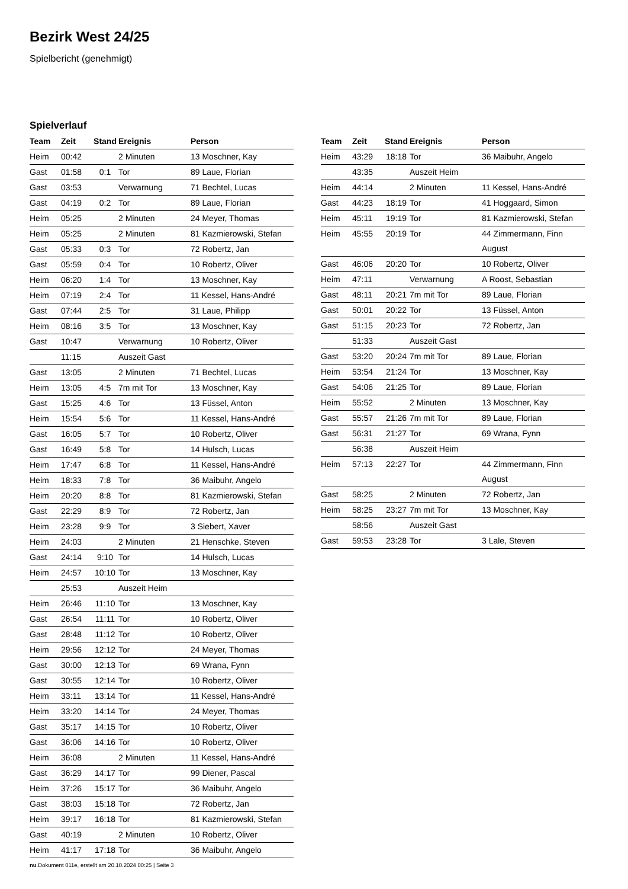Bezirk West 24/25
Spielbericht (genehmigt)
Spielverlauf
| Team | Zeit | Stand | Ereignis | Person |
| --- | --- | --- | --- | --- |
| Heim | 00:42 | | 2 Minuten | 13 Moschner, Kay |
| Gast | 01:58 | 0:1 | Tor | 89 Laue, Florian |
| Gast | 03:53 | | Verwarnung | 71 Bechtel, Lucas |
| Gast | 04:19 | 0:2 | Tor | 89 Laue, Florian |
| Heim | 05:25 | | 2 Minuten | 24 Meyer, Thomas |
| Heim | 05:25 | | 2 Minuten | 81 Kazmierowski, Stefan |
| Gast | 05:33 | 0:3 | Tor | 72 Robertz, Jan |
| Gast | 05:59 | 0:4 | Tor | 10 Robertz, Oliver |
| Heim | 06:20 | 1:4 | Tor | 13 Moschner, Kay |
| Heim | 07:19 | 2:4 | Tor | 11 Kessel, Hans-André |
| Gast | 07:44 | 2:5 | Tor | 31 Laue, Philipp |
| Heim | 08:16 | 3:5 | Tor | 13 Moschner, Kay |
| Gast | 10:47 | | Verwarnung | 10 Robertz, Oliver |
| | 11:15 | | Auszeit Gast | |
| Gast | 13:05 | | 2 Minuten | 71 Bechtel, Lucas |
| Heim | 13:05 | 4:5 | 7m mit Tor | 13 Moschner, Kay |
| Gast | 15:25 | 4:6 | Tor | 13 Füssel, Anton |
| Heim | 15:54 | 5:6 | Tor | 11 Kessel, Hans-André |
| Gast | 16:05 | 5:7 | Tor | 10 Robertz, Oliver |
| Gast | 16:49 | 5:8 | Tor | 14 Hulsch, Lucas |
| Heim | 17:47 | 6:8 | Tor | 11 Kessel, Hans-André |
| Heim | 18:33 | 7:8 | Tor | 36 Maibuhr, Angelo |
| Heim | 20:20 | 8:8 | Tor | 81 Kazmierowski, Stefan |
| Gast | 22:29 | 8:9 | Tor | 72 Robertz, Jan |
| Heim | 23:28 | 9:9 | Tor | 3 Siebert, Xaver |
| Heim | 24:03 | | 2 Minuten | 21 Henschke, Steven |
| Gast | 24:14 | 9:10 | Tor | 14 Hulsch, Lucas |
| Heim | 24:57 | 10:10 | Tor | 13 Moschner, Kay |
| | 25:53 | | Auszeit Heim | |
| Heim | 26:46 | 11:10 | Tor | 13 Moschner, Kay |
| Gast | 26:54 | 11:11 | Tor | 10 Robertz, Oliver |
| Gast | 28:48 | 11:12 | Tor | 10 Robertz, Oliver |
| Heim | 29:56 | 12:12 | Tor | 24 Meyer, Thomas |
| Gast | 30:00 | 12:13 | Tor | 69 Wrana, Fynn |
| Gast | 30:55 | 12:14 | Tor | 10 Robertz, Oliver |
| Heim | 33:11 | 13:14 | Tor | 11 Kessel, Hans-André |
| Heim | 33:20 | 14:14 | Tor | 24 Meyer, Thomas |
| Gast | 35:17 | 14:15 | Tor | 10 Robertz, Oliver |
| Gast | 36:06 | 14:16 | Tor | 10 Robertz, Oliver |
| Heim | 36:08 | | 2 Minuten | 11 Kessel, Hans-André |
| Gast | 36:29 | 14:17 | Tor | 99 Diener, Pascal |
| Heim | 37:26 | 15:17 | Tor | 36 Maibuhr, Angelo |
| Gast | 38:03 | 15:18 | Tor | 72 Robertz, Jan |
| Heim | 39:17 | 16:18 | Tor | 81 Kazmierowski, Stefan |
| Gast | 40:19 | | 2 Minuten | 10 Robertz, Oliver |
| Heim | 41:17 | 17:18 | Tor | 36 Maibuhr, Angelo |
| Team | Zeit | Stand | Ereignis | Person |
| --- | --- | --- | --- | --- |
| Heim | 43:29 | 18:18 | Tor | 36 Maibuhr, Angelo |
| | 43:35 | | Auszeit Heim | |
| Heim | 44:14 | | 2 Minuten | 11 Kessel, Hans-André |
| Gast | 44:23 | 18:19 | Tor | 41 Hoggaard, Simon |
| Heim | 45:11 | 19:19 | Tor | 81 Kazmierowski, Stefan |
| Heim | 45:55 | 20:19 | Tor | 44 Zimmermann, Finn August |
| Gast | 46:06 | 20:20 | Tor | 10 Robertz, Oliver |
| Heim | 47:11 | | Verwarnung | A Roost, Sebastian |
| Gast | 48:11 | 20:21 | 7m mit Tor | 89 Laue, Florian |
| Gast | 50:01 | 20:22 | Tor | 13 Füssel, Anton |
| Gast | 51:15 | 20:23 | Tor | 72 Robertz, Jan |
| | 51:33 | | Auszeit Gast | |
| Gast | 53:20 | 20:24 | 7m mit Tor | 89 Laue, Florian |
| Heim | 53:54 | 21:24 | Tor | 13 Moschner, Kay |
| Gast | 54:06 | 21:25 | Tor | 89 Laue, Florian |
| Heim | 55:52 | | 2 Minuten | 13 Moschner, Kay |
| Gast | 55:57 | 21:26 | 7m mit Tor | 89 Laue, Florian |
| Gast | 56:31 | 21:27 | Tor | 69 Wrana, Fynn |
| | 56:38 | | Auszeit Heim | |
| Heim | 57:13 | 22:27 | Tor | 44 Zimmermann, Finn August |
| Gast | 58:25 | | 2 Minuten | 72 Robertz, Jan |
| Heim | 58:25 | 23:27 | 7m mit Tor | 13 Moschner, Kay |
| | 58:56 | | Auszeit Gast | |
| Gast | 59:53 | 23:28 | Tor | 3 Lale, Steven |
nu.Dokument 011e, erstellt am 20.10.2024 00:25 | Seite 3